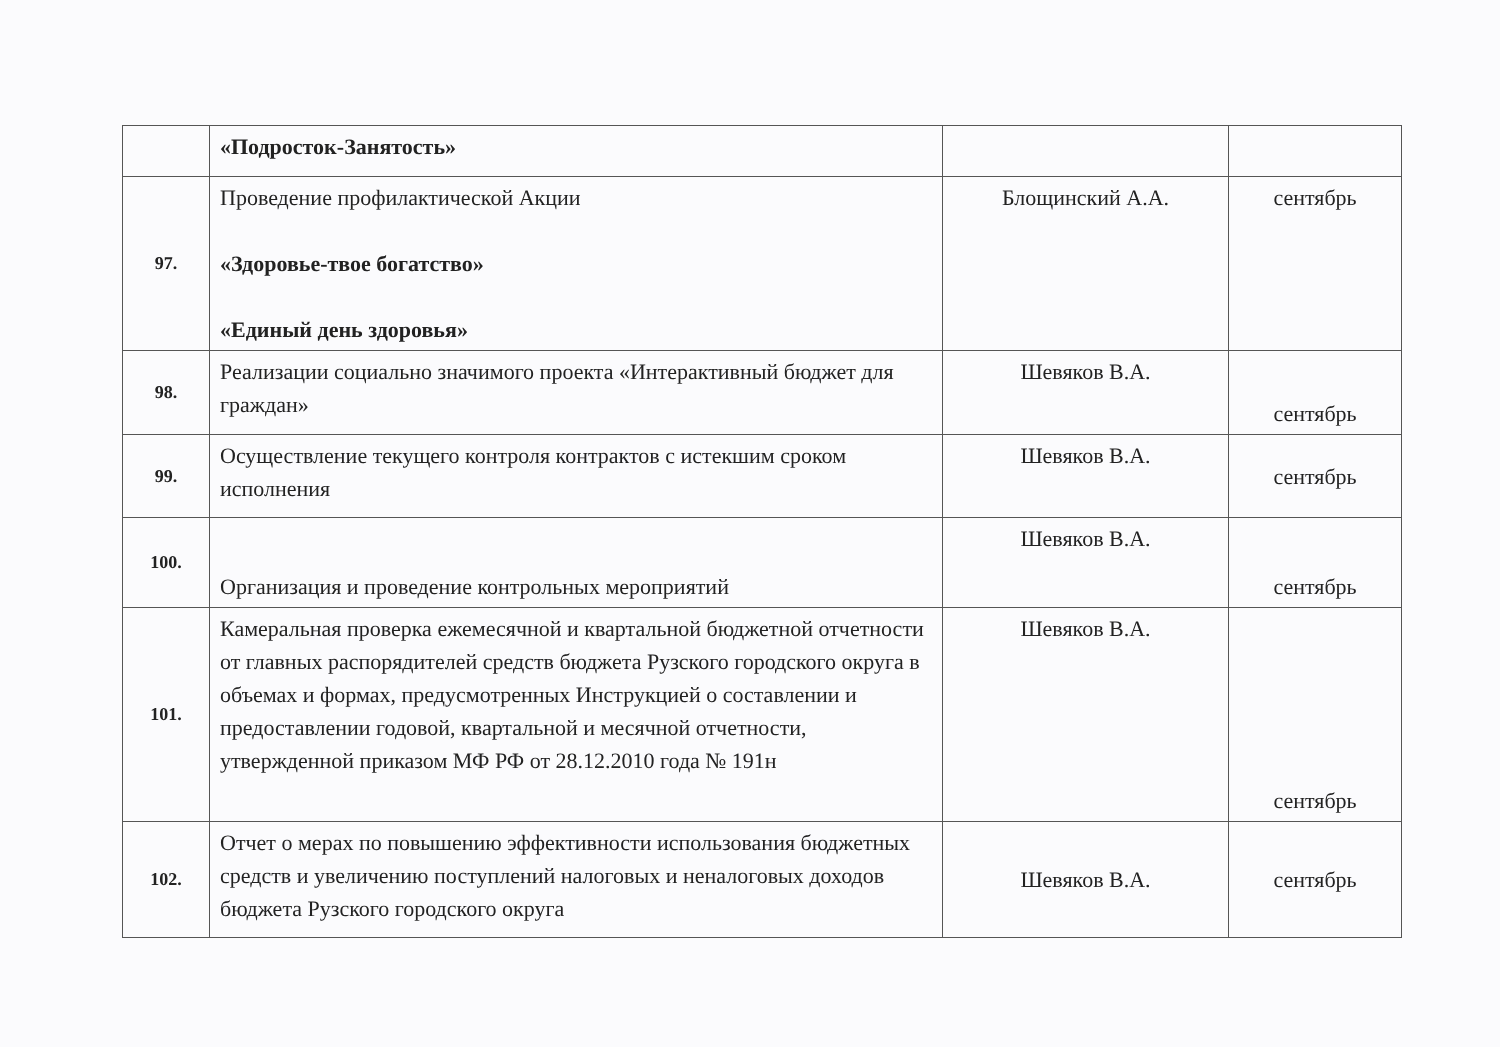| | «Подросток-Занятость» | | |
| 97. | Проведение профилактической Акции «Здоровье-твое богатство» «Единый день здоровья» | Блощинский А.А. | сентябрь |
| 98. | Реализации социально значимого проекта «Интерактивный бюджет для граждан» | Шевяков В.А. | сентябрь |
| 99. | Осуществление текущего контроля контрактов с истекшим сроком исполнения | Шевяков В.А. | сентябрь |
| 100. | Организация и проведение контрольных мероприятий | Шевяков В.А. | сентябрь |
| 101. | Камеральная проверка ежемесячной и квартальной бюджетной отчетности от главных распорядителей средств бюджета Рузского городского округа в объемах и формах, предусмотренных Инструкцией о составлении и предоставлении годовой, квартальной и месячной отчетности, утвержденной приказом МФ РФ от 28.12.2010 года № 191н | Шевяков В.А. | сентябрь |
| 102. | Отчет о мерах по повышению эффективности использования бюджетных средств и увеличению поступлений налоговых и неналоговых доходов бюджета Рузского городского округа | Шевяков В.А. | сентябрь |